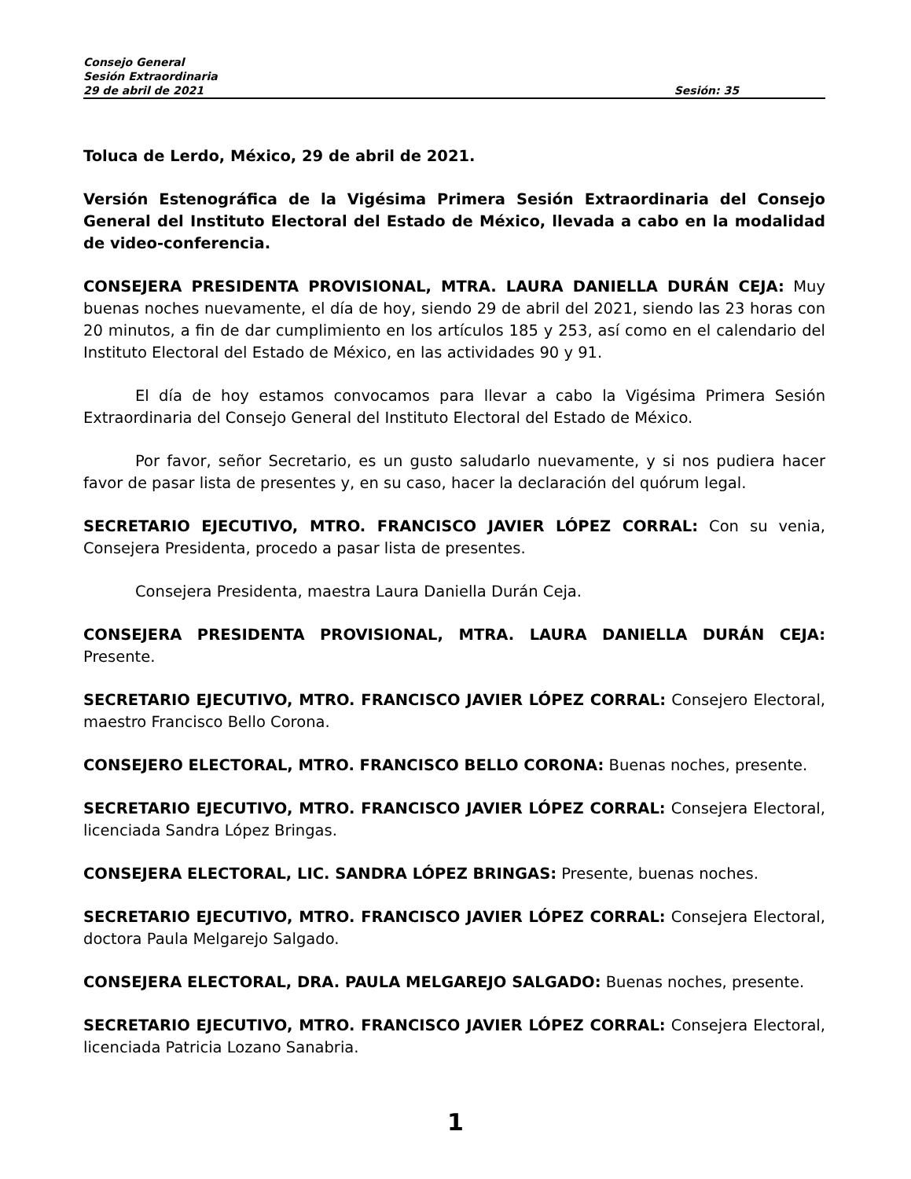Consejo General
Sesión Extraordinaria
29 de abril de 2021 Sesión: 35
Toluca de Lerdo, México, 29 de abril de 2021.
Versión Estenográfica de la Vigésima Primera Sesión Extraordinaria del Consejo General del Instituto Electoral del Estado de México, llevada a cabo en la modalidad de video-conferencia.
CONSEJERA PRESIDENTA PROVISIONAL, MTRA. LAURA DANIELLA DURÁN CEJA: Muy buenas noches nuevamente, el día de hoy, siendo 29 de abril del 2021, siendo las 23 horas con 20 minutos, a fin de dar cumplimiento en los artículos 185 y 253, así como en el calendario del Instituto Electoral del Estado de México, en las actividades 90 y 91.
El día de hoy estamos convocamos para llevar a cabo la Vigésima Primera Sesión Extraordinaria del Consejo General del Instituto Electoral del Estado de México.
Por favor, señor Secretario, es un gusto saludarlo nuevamente, y si nos pudiera hacer favor de pasar lista de presentes y, en su caso, hacer la declaración del quórum legal.
SECRETARIO EJECUTIVO, MTRO. FRANCISCO JAVIER LÓPEZ CORRAL: Con su venia, Consejera Presidenta, procedo a pasar lista de presentes.
Consejera Presidenta, maestra Laura Daniella Durán Ceja.
CONSEJERA PRESIDENTA PROVISIONAL, MTRA. LAURA DANIELLA DURÁN CEJA: Presente.
SECRETARIO EJECUTIVO, MTRO. FRANCISCO JAVIER LÓPEZ CORRAL: Consejero Electoral, maestro Francisco Bello Corona.
CONSEJERO ELECTORAL, MTRO. FRANCISCO BELLO CORONA: Buenas noches, presente.
SECRETARIO EJECUTIVO, MTRO. FRANCISCO JAVIER LÓPEZ CORRAL: Consejera Electoral, licenciada Sandra López Bringas.
CONSEJERA ELECTORAL, LIC. SANDRA LÓPEZ BRINGAS: Presente, buenas noches.
SECRETARIO EJECUTIVO, MTRO. FRANCISCO JAVIER LÓPEZ CORRAL: Consejera Electoral, doctora Paula Melgarejo Salgado.
CONSEJERA ELECTORAL, DRA. PAULA MELGAREJO SALGADO: Buenas noches, presente.
SECRETARIO EJECUTIVO, MTRO. FRANCISCO JAVIER LÓPEZ CORRAL: Consejera Electoral, licenciada Patricia Lozano Sanabria.
1